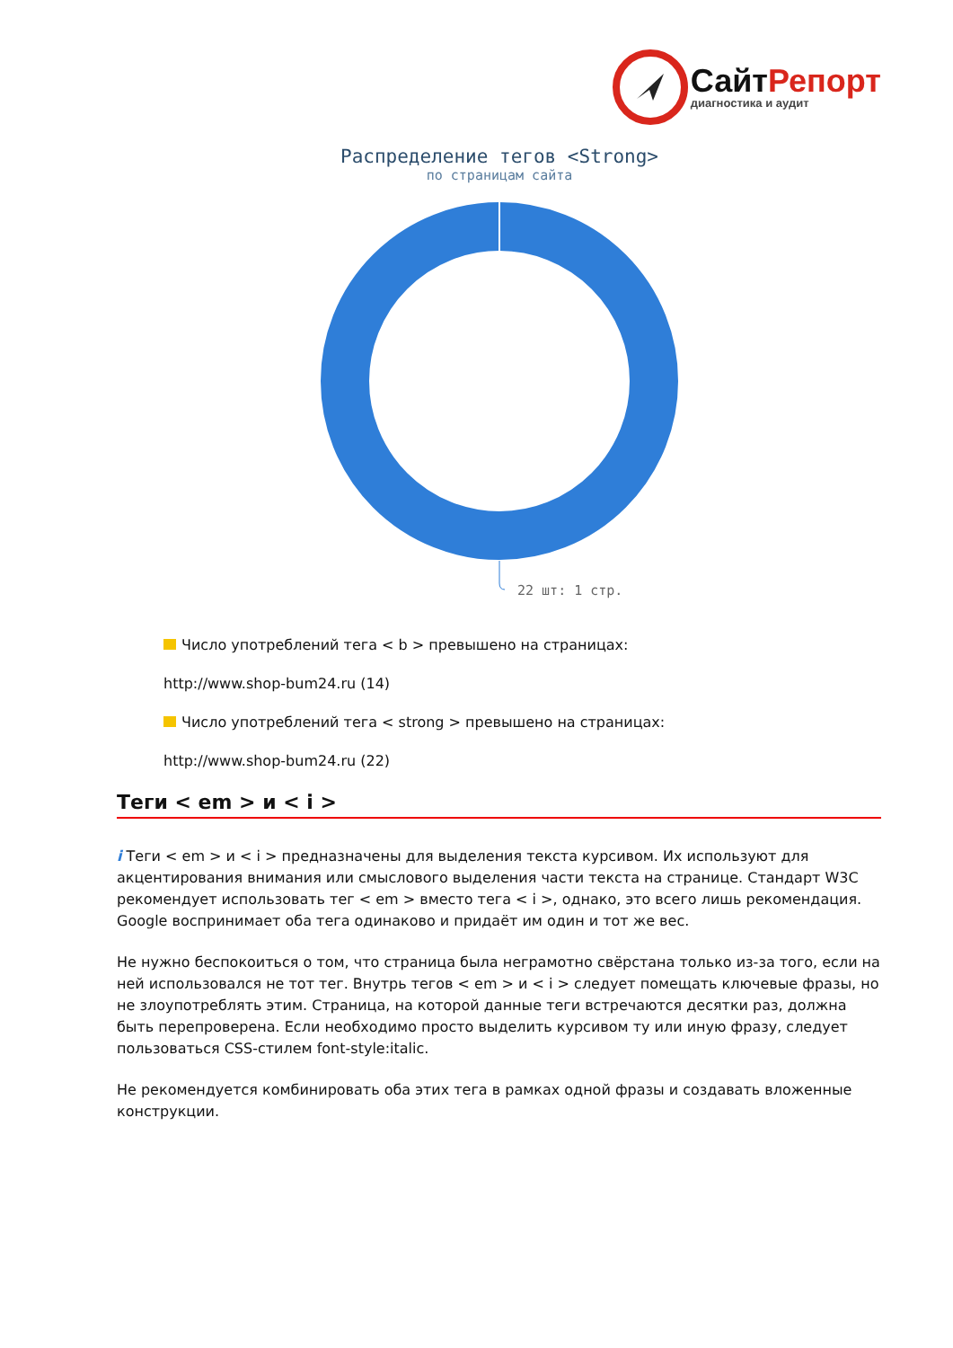СайтРепорт
диагностика и аудит
Распределение тегов <Strong>
по страницам сайта
22 шт: 1 стр.
Число употреблений тега < b > превышено на страницах:
http://www.shop-bum24.ru (14)
Число употреблений тега < strong > превышено на страницах:
http://www.shop-bum24.ru (22)
Теги < em > и < i >
i Теги < em > и < i > предназначены для выделения текста курсивом. Их используют для акцентирования внимания или смыслового выделения части текста на странице. Стандарт W3C рекомендует использовать тег < em > вместо тега < i >, однако, это всего лишь рекомендация. Google воспринимает оба тега одинаково и придаёт им один и тот же вес.
Не нужно беспокоиться о том, что страница была неграмотно свёрстана только из-за того, если на ней использовался не тот тег. Внутрь тегов < em > и < i > следует помещать ключевые фразы, но не злоупотреблять этим. Страница, на которой данные теги встречаются десятки раз, должна быть перепроверена. Если необходимо просто выделить курсивом ту или иную фразу, следует пользоваться CSS-стилем font-style:italic.
Не рекомендуется комбинировать оба этих тега в рамках одной фразы и создавать вложенные конструкции.